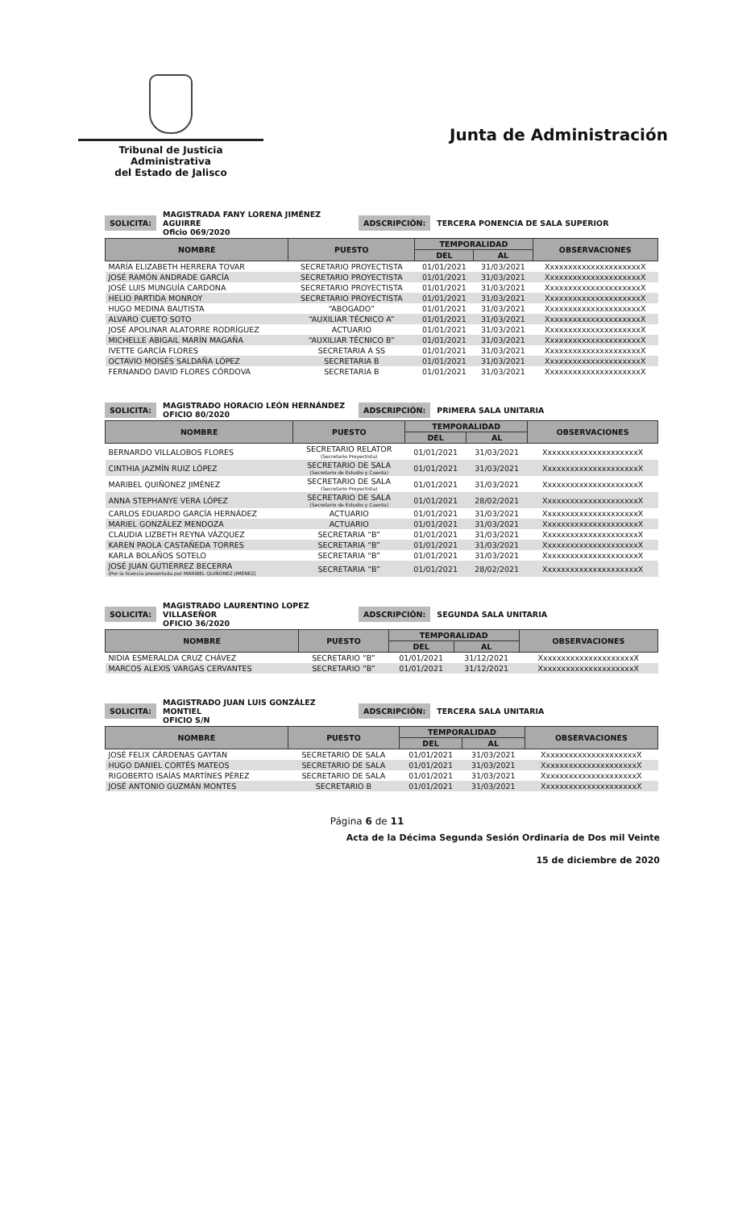Tribunal de Justicia Administrativa
del Estado de Jalisco
Junta de Administración
SOLICITA: MAGISTRADA FANY LORENA JIMÉNEZ AGUIRRE
Oficio 069/2020 ADSCRIPCIÓN: TERCERA PONENCIA DE SALA SUPERIOR
| NOMBRE | PUESTO | TEMPORALIDAD | | OBSERVACIONES |
| --- | --- | --- | --- | --- |
| | | DEL | AL | |
| MARÍA ELIZABETH HERRERA TOVAR | SECRETARIO PROYECTISTA | 01/01/2021 | 31/03/2021 | XxxxxxxxxxxxxxxxxxxxxX |
| JOSÉ RAMÓN ANDRADE GARCÍA | SECRETARIO PROYECTISTA | 01/01/2021 | 31/03/2021 | XxxxxxxxxxxxxxxxxxxxxX |
| JOSÉ LUIS MUNGUÍA CARDONA | SECRETARIO PROYECTISTA | 01/01/2021 | 31/03/2021 | XxxxxxxxxxxxxxxxxxxxxX |
| HELIO PARTIDA MONROY | SECRETARIO PROYECTISTA | 01/01/2021 | 31/03/2021 | XxxxxxxxxxxxxxxxxxxxxX |
| HUGO MEDINA BAUTISTA | “ABOGADO” | 01/01/2021 | 31/03/2021 | XxxxxxxxxxxxxxxxxxxxxX |
| ALVARO CUETO SOTO | “AUXILIAR TÉCNICO A” | 01/01/2021 | 31/03/2021 | XxxxxxxxxxxxxxxxxxxxxX |
| JOSÉ APOLINAR ALATORRE RODRÍGUEZ | ACTUARIO | 01/01/2021 | 31/03/2021 | XxxxxxxxxxxxxxxxxxxxxX |
| MICHELLE ABIGAIL MARÍN MAGAÑA | “AUXILIAR TÉCNICO B” | 01/01/2021 | 31/03/2021 | XxxxxxxxxxxxxxxxxxxxxX |
| IVETTE GARCÍA FLORES | SECRETARIA A SS | 01/01/2021 | 31/03/2021 | XxxxxxxxxxxxxxxxxxxxxX |
| OCTAVIO MOISÉS SALDAÑA LÓPEZ | SECRETARIA B | 01/01/2021 | 31/03/2021 | XxxxxxxxxxxxxxxxxxxxxX |
| FERNANDO DAVID FLORES CÓRDOVA | SECRETARIA B | 01/01/2021 | 31/03/2021 | XxxxxxxxxxxxxxxxxxxxxX |
SOLICITA: MAGISTRADO HORACIO LEÓN HERNÁNDEZ
OFICIO 80/2020 ADSCRIPCIÓN: PRIMERA SALA UNITARIA
| NOMBRE | PUESTO | TEMPORALIDAD | | OBSERVACIONES |
| --- | --- | --- | --- | --- |
| | | DEL | AL | |
| BERNARDO VILLALOBOS FLORES | SECRETARIO RELATOR (Secretario Proyectista) | 01/01/2021 | 31/03/2021 | XxxxxxxxxxxxxxxxxxxxxX |
| CINTHIA JAZMÍN RUIZ LÓPEZ | SECRETARIO DE SALA (Secretario de Estudio y Cuenta) | 01/01/2021 | 31/03/2021 | XxxxxxxxxxxxxxxxxxxxxX |
| MARIBEL QUIÑONEZ JIMÉNEZ | SECRETARIO DE SALA (Secretario Proyectista) | 01/01/2021 | 31/03/2021 | XxxxxxxxxxxxxxxxxxxxxX |
| ANNA STEPHANYE VERA LÓPEZ | SECRETARIO DE SALA (Secretario de Estudio y Cuenta) | 01/01/2021 | 28/02/2021 | XxxxxxxxxxxxxxxxxxxxxX |
| CARLOS EDUARDO GARCÍA HERNÁDEZ | ACTUARIO | 01/01/2021 | 31/03/2021 | XxxxxxxxxxxxxxxxxxxxxX |
| MARIEL GONZÁLEZ MENDOZA | ACTUARIO | 01/01/2021 | 31/03/2021 | XxxxxxxxxxxxxxxxxxxxxX |
| CLAUDIA LIZBETH REYNA VÁZQUEZ | SECRETARIA “B” | 01/01/2021 | 31/03/2021 | XxxxxxxxxxxxxxxxxxxxxX |
| KAREN PAOLA CASTAÑEDA TORRES | SECRETARIA “B” | 01/01/2021 | 31/03/2021 | XxxxxxxxxxxxxxxxxxxxxX |
| KARLA BOLAÑOS SOTELO | SECRETARIA “B” | 01/01/2021 | 31/03/2021 | XxxxxxxxxxxxxxxxxxxxxX |
| JOSÉ JUAN GUTIÉRREZ BECERRA (Por la licencia presentada por MARIBEL QUIÑONEZ JIMÉNEZ) | SECRETARIA “B” | 01/01/2021 | 28/02/2021 | XxxxxxxxxxxxxxxxxxxxxX |
SOLICITA: MAGISTRADO LAURENTINO LOPEZ VILLASEÑOR
OFICIO 36/2020 ADSCRIPCIÓN: SEGUNDA SALA UNITARIA
| NOMBRE | PUESTO | TEMPORALIDAD | | OBSERVACIONES |
| --- | --- | --- | --- | --- |
| | | DEL | AL | |
| NIDIA ESMERALDA CRUZ CHÁVEZ | SECRETARIO “B” | 01/01/2021 | 31/12/2021 | XxxxxxxxxxxxxxxxxxxxxX |
| MARCOS ALEXIS VARGAS CERVANTES | SECRETARIO “B” | 01/01/2021 | 31/12/2021 | XxxxxxxxxxxxxxxxxxxxxX |
SOLICITA: MAGISTRADO JUAN LUIS GONZÁLEZ MONTIEL
OFICIO S/N ADSCRIPCIÓN: TERCERA SALA UNITARIA
| NOMBRE | PUESTO | TEMPORALIDAD | | OBSERVACIONES |
| --- | --- | --- | --- | --- |
| | | DEL | AL | |
| JOSÉ FELIX CÁRDENAS GAYTAN | SECRETARIO DE SALA | 01/01/2021 | 31/03/2021 | XxxxxxxxxxxxxxxxxxxxxX |
| HUGO DANIEL CORTÉS MATEOS | SECRETARIO DE SALA | 01/01/2021 | 31/03/2021 | XxxxxxxxxxxxxxxxxxxxxX |
| RIGOBERTO ISAÍAS MARTÍNES PÉREZ | SECRETARIO DE SALA | 01/01/2021 | 31/03/2021 | XxxxxxxxxxxxxxxxxxxxxX |
| JOSÉ ANTONIO GUZMÁN MONTES | SECRETARIO B | 01/01/2021 | 31/03/2021 | XxxxxxxxxxxxxxxxxxxxxX |
Página 6 de 11
Acta de la Décima Segunda Sesión Ordinaria de Dos mil Veinte
15 de diciembre de 2020